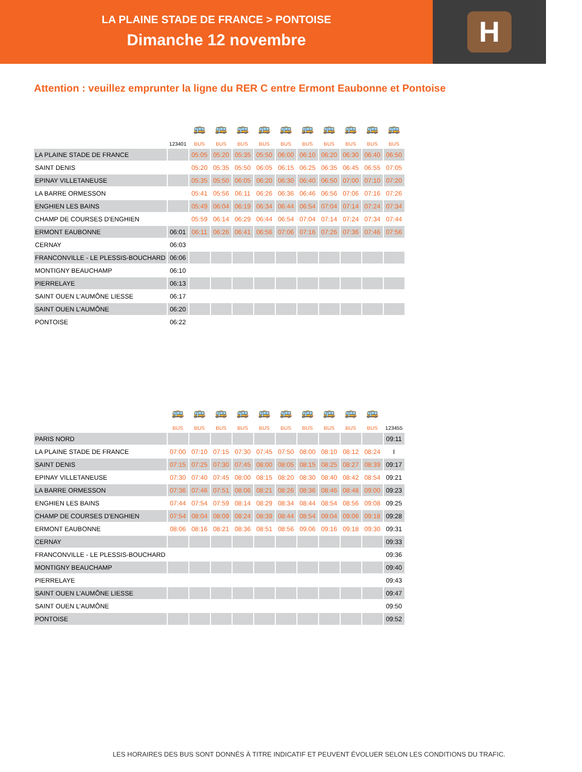LA PLAINE STADE DE FRANCE > PONTOISE
Dimanche 12 novembre
H
Attention : veuillez emprunter la ligne du RER C entre Ermont Eaubonne et Pontoise
| | | 🚌 | 🚌 | 🚌 | 🚌 | 🚌 | 🚌 | 🚌 | 🚌 | 🚌 | 🚌 |
| | 123401 | BUS | BUS | BUS | BUS | BUS | BUS | BUS | BUS | BUS | BUS |
| LA PLAINE STADE DE FRANCE | | 05:05 | 05:20 | 05:35 | 05:50 | 06:00 | 06:10 | 06:20 | 06:30 | 06:40 | 06:50 |
| SAINT DENIS | | 05:20 | 05:35 | 05:50 | 06:05 | 06:15 | 06:25 | 06:35 | 06:45 | 06:55 | 07:05 |
| EPINAY VILLETANEUSE | | 05:35 | 05:50 | 06:05 | 06:20 | 06:30 | 06:40 | 06:50 | 07:00 | 07:10 | 07:20 |
| LA BARRE ORMESSON | | 05:41 | 05:56 | 06:11 | 06:26 | 06:36 | 06:46 | 06:56 | 07:06 | 07:16 | 07:26 |
| ENGHIEN LES BAINS | | 05:49 | 06:04 | 06:19 | 06:34 | 06:44 | 06:54 | 07:04 | 07:14 | 07:24 | 07:34 |
| CHAMP DE COURSES D'ENGHIEN | | 05:59 | 06:14 | 06:29 | 06:44 | 06:54 | 07:04 | 07:14 | 07:24 | 07:34 | 07:44 |
| ERMONT EAUBONNE | 06:01 | 06:11 | 06:26 | 06:41 | 06:56 | 07:06 | 07:16 | 07:26 | 07:36 | 07:46 | 07:56 |
| CERNAY | 06:03 | | | | | | | | | | |
| FRANCONVILLE - LE PLESSIS-BOUCHARD | 06:06 | | | | | | | | | | |
| MONTIGNY BEAUCHAMP | 06:10 | | | | | | | | | | |
| PIERRELAYE | 06:13 | | | | | | | | | | |
| SAINT OUEN L'AUMÔNE LIESSE | 06:17 | | | | | | | | | | |
| SAINT OUEN L'AUMÔNE | 06:20 | | | | | | | | | | |
| PONTOISE | 06:22 | | | | | | | | | | |
| | 🚌 | 🚌 | 🚌 | 🚌 | 🚌 | 🚌 | 🚌 | 🚌 | 🚌 | 🚌 | |
| | BUS | BUS | BUS | BUS | BUS | BUS | BUS | BUS | BUS | BUS | 123455 |
| PARIS NORD | | | | | | | | | | | 09:11 |
| LA PLAINE STADE DE FRANCE | 07:00 | 07:10 | 07:15 | 07:30 | 07:45 | 07:50 | 08:00 | 08:10 | 08:12 | 08:24 | I |
| SAINT DENIS | 07:15 | 07:25 | 07:30 | 07:45 | 08:00 | 08:05 | 08:15 | 08:25 | 08:27 | 08:39 | 09:17 |
| EPINAY VILLETANEUSE | 07:30 | 07:40 | 07:45 | 08:00 | 08:15 | 08:20 | 08:30 | 08:40 | 08:42 | 08:54 | 09:21 |
| LA BARRE ORMESSON | 07:36 | 07:46 | 07:51 | 08:06 | 08:21 | 08:26 | 08:36 | 08:46 | 08:48 | 09:00 | 09:23 |
| ENGHIEN LES BAINS | 07:44 | 07:54 | 07:59 | 08:14 | 08:29 | 08:34 | 08:44 | 08:54 | 08:56 | 09:08 | 09:25 |
| CHAMP DE COURSES D'ENGHIEN | 07:54 | 08:04 | 08:09 | 08:24 | 08:39 | 08:44 | 08:54 | 09:04 | 09:06 | 09:18 | 09:28 |
| ERMONT EAUBONNE | 08:06 | 08:16 | 08:21 | 08:36 | 08:51 | 08:56 | 09:06 | 09:16 | 09:18 | 09:30 | 09:31 |
| CERNAY | | | | | | | | | | | 09:33 |
| FRANCONVILLE - LE PLESSIS-BOUCHARD | | | | | | | | | | | 09:36 |
| MONTIGNY BEAUCHAMP | | | | | | | | | | | 09:40 |
| PIERRELAYE | | | | | | | | | | | 09:43 |
| SAINT OUEN L'AUMÔNE LIESSE | | | | | | | | | | | 09:47 |
| SAINT OUEN L'AUMÔNE | | | | | | | | | | | 09:50 |
| PONTOISE | | | | | | | | | | | 09:52 |
LES HORAIRES DES BUS SONT DONNÉS À TITRE INDICATIF ET PEUVENT ÉVOLUER SELON LES CONDITIONS DU TRAFIC.